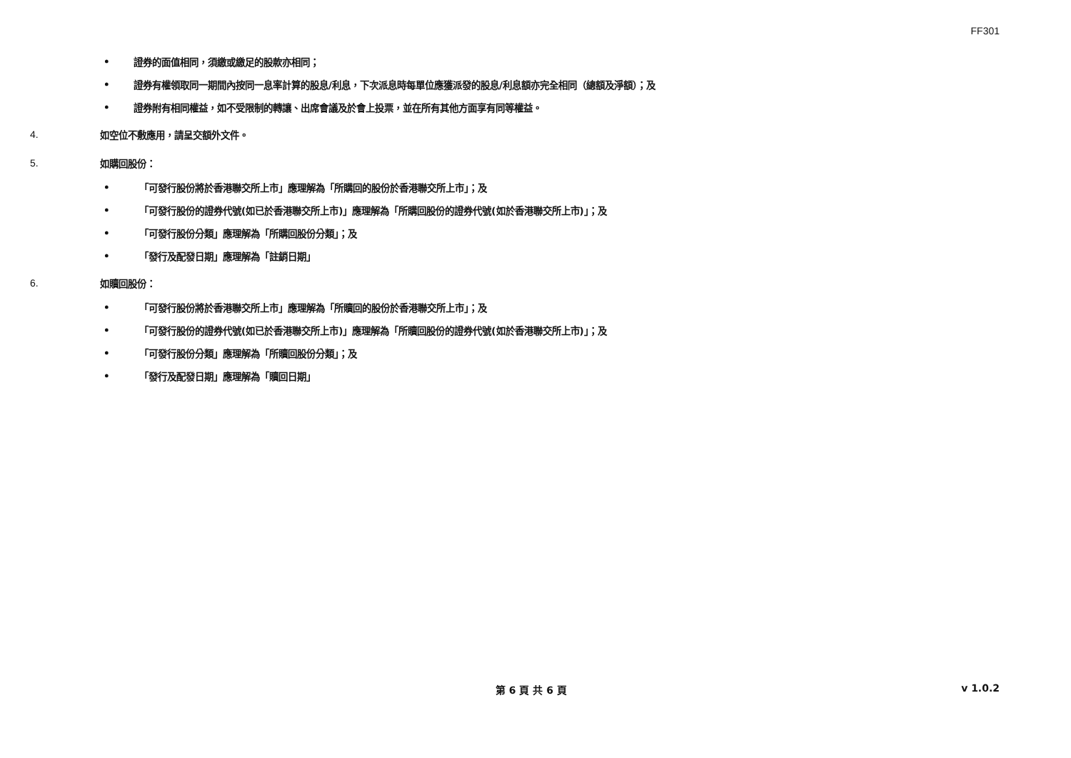FF301
• 證券的面值相同，須繳或繳足的股款亦相同；
• 證券有權領取同一期間內按同一息率計算的股息/利息，下次派息時每單位應獲派發的股息/利息額亦完全相同（總額及淨額）；及
• 證券附有相同權益，如不受限制的轉讓、出席會議及於會上投票，並在所有其他方面享有同等權益。
4. 如空位不敷應用，請呈交額外文件。
5. 如購回股份：
• 「可發行股份將於香港聯交所上市」應理解為「所購回的股份於香港聯交所上市」；及
• 「可發行股份的證券代號(如已於香港聯交所上市)」應理解為「所購回股份的證券代號(如於香港聯交所上市)」；及
• 「可發行股份分類」應理解為「所購回股份分類」；及
• 「發行及配發日期」應理解為「註銷日期」
6. 如贖回股份：
• 「可發行股份將於香港聯交所上市」應理解為「所贖回的股份於香港聯交所上市」；及
• 「可發行股份的證券代號(如已於香港聯交所上市)」應理解為「所贖回股份的證券代號(如於香港聯交所上市)」；及
• 「可發行股份分類」應理解為「所贖回股份分類」；及
• 「發行及配發日期」應理解為「贖回日期」
第 6 頁 共 6 頁 v 1.0.2